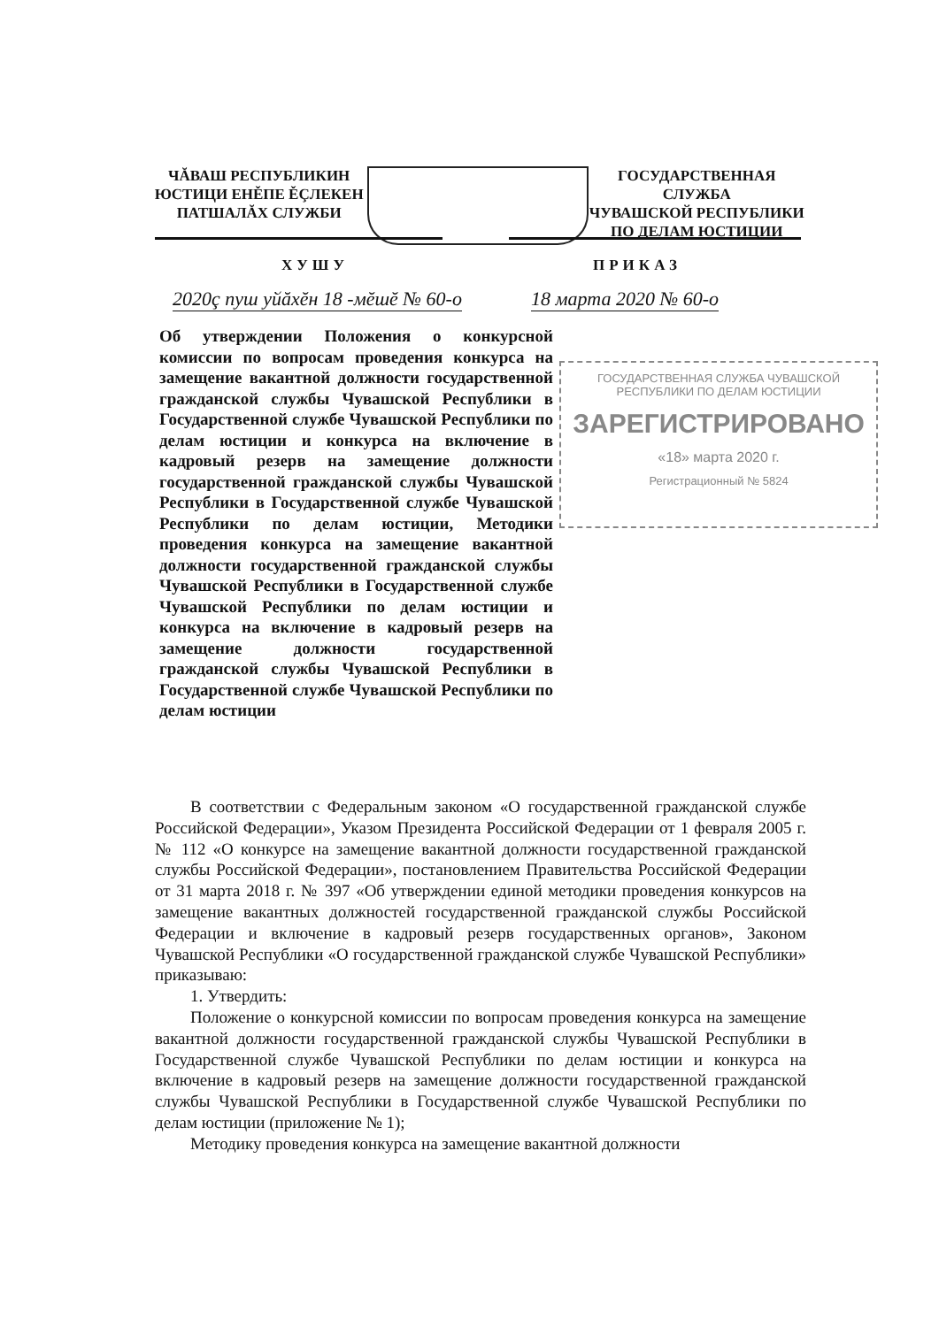ЧĂВАШ РЕСПУБЛИКИН
ЮСТИЦИ ЕНĚПЕ ĚÇЛЕКЕН
ПАТШАЛĂХ СЛУЖБИ
ГОСУДАРСТВЕННАЯ СЛУЖБА
ЧУВАШСКОЙ РЕСПУБЛИКИ
ПО ДЕЛАМ ЮСТИЦИИ
ХУШУ ПРИКАЗ
2020ç пуш уйăхĕн 18 -мĕшĕ № 60-о
18 марта 2020 № 60-о
Об утверждении Положения о конкурсной комиссии по вопросам проведения конкурса на замещение вакантной должности государственной гражданской службы Чувашской Республики в Государственной службе Чувашской Республики по делам юстиции и конкурса на включение в кадровый резерв на замещение должности государственной гражданской службы Чувашской Республики в Государственной службе Чувашской Республики по делам юстиции, Методики проведения конкурса на замещение вакантной должности государственной гражданской службы Чувашской Республики в Государственной службе Чувашской Республики по делам юстиции и конкурса на включение в кадровый резерв на замещение должности государственной гражданской службы Чувашской Республики в Государственной службе Чувашской Республики по делам юстиции
ГОСУДАРСТВЕННАЯ СЛУЖБА ЧУВАШСКОЙ
РЕСПУБЛИКИ ПО ДЕЛАМ ЮСТИЦИИ
ЗАРЕГИСТРИРОВАНО
«18» марта 2020 г.
Регистрационный № 5824
В соответствии с Федеральным законом «О государственной гражданской службе Российской Федерации», Указом Президента Российской Федерации от 1 февраля 2005 г. № 112 «О конкурсе на замещение вакантной должности государственной гражданской службы Российской Федерации», постановлением Правительства Российской Федерации от 31 марта 2018 г. № 397 «Об утверждении единой методики проведения конкурсов на замещение вакантных должностей государственной гражданской службы Российской Федерации и включение в кадровый резерв государственных органов», Законом Чувашской Республики «О государственной гражданской службе Чувашской Республики» приказываю:
1. Утвердить:
Положение о конкурсной комиссии по вопросам проведения конкурса на замещение вакантной должности государственной гражданской службы Чувашской Республики в Государственной службе Чувашской Республики по делам юстиции и конкурса на включение в кадровый резерв на замещение должности государственной гражданской службы Чувашской Республики в Государственной службе Чувашской Республики по делам юстиции (приложение № 1);
Методику проведения конкурса на замещение вакантной должности